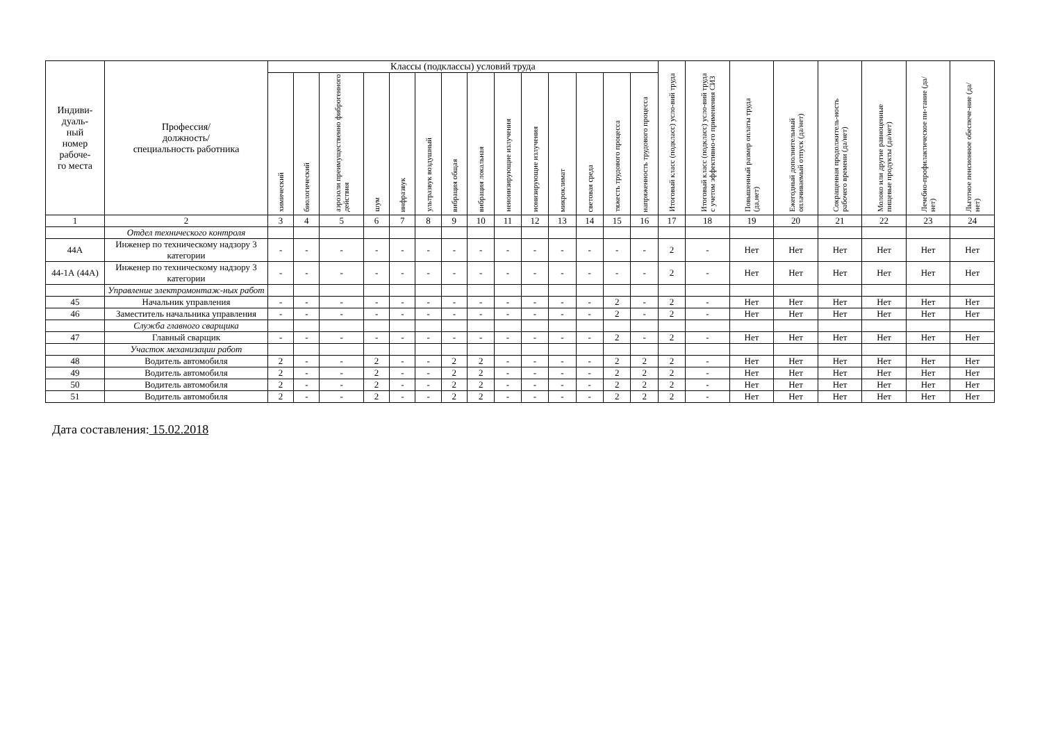| Индиви- дуаль- ный номер рабоче- го места | Профессия/ должность/ специальность работника | Классы (подклассы) условий труда | | | | | | | | | | | | | | Итоговый класс (подкласс) усло-вий труда | Итоговый класс (подкласс) усло-вий труда с учетом эффективно-го применения СИЗ | Повышенный размер оплаты труда (да,нет) | Ежегодный дополнительный оплачиваемый отпуск (да/нет) | Сокращенная продолжитель-ность рабочего времени (да/нет) | Молоко или другие равноценные пищевые продукты (да/нет) | Лечебно-профилактическое пи-тание (да/нет) | Льготное пенсионное обеспече-ние (да/нет) |
| --- | --- | --- | --- | --- | --- | --- | --- | --- | --- | --- | --- | --- | --- | --- | --- | --- | --- | --- | --- | --- | --- | --- | --- |
| | | химический | биологический | аэрозоли преимущественно фиброгенного действия | шум | инфразвук | ультразвук воздушный | вибрация общая | вибрация локальная | неионизирующие излучения | ионизирующие излучения | микроклимат | световая среда | тяжесть трудового процесса | напряженность трудового процесса | | | | | | | | |
| 1 | 2 | 3 | 4 | 5 | 6 | 7 | 8 | 9 | 10 | 11 | 12 | 13 | 14 | 15 | 16 | 17 | 18 | 19 | 20 | 21 | 22 | 23 | 24 |
| | Отдел технического контроля | | | | | | | | | | | | | | | | | | | | | | |
| 44А | Инженер по техническому надзору 3 категории | - | - | - | - | - | - | - | - | - | - | - | - | - | - | 2 | - | Нет | Нет | Нет | Нет | Нет | Нет |
| 44-1А (44А) | Инженер по техническому надзору 3 категории | - | - | - | - | - | - | - | - | - | - | - | - | - | - | 2 | - | Нет | Нет | Нет | Нет | Нет | Нет |
| | Управление электромонтаж-ных работ | | | | | | | | | | | | | | | | | | | | | | |
| 45 | Начальник управления | - | - | - | - | - | - | - | - | - | - | - | - | 2 | - | 2 | - | Нет | Нет | Нет | Нет | Нет | Нет |
| 46 | Заместитель начальника управления | - | - | - | - | - | - | - | - | - | - | - | - | 2 | - | 2 | - | Нет | Нет | Нет | Нет | Нет | Нет |
| | Служба главного сварщика | | | | | | | | | | | | | | | | | | | | | | |
| 47 | Главный сварщик | - | - | - | - | - | - | - | - | - | - | - | - | 2 | - | 2 | - | Нет | Нет | Нет | Нет | Нет | Нет |
| | Участок механизации работ | | | | | | | | | | | | | | | | | | | | | | |
| 48 | Водитель автомобиля | 2 | - | - | 2 | - | - | 2 | 2 | - | - | - | - | 2 | 2 | 2 | - | Нет | Нет | Нет | Нет | Нет | Нет |
| 49 | Водитель автомобиля | 2 | - | - | 2 | - | - | 2 | 2 | - | - | - | - | 2 | 2 | 2 | - | Нет | Нет | Нет | Нет | Нет | Нет |
| 50 | Водитель автомобиля | 2 | - | - | 2 | - | - | 2 | 2 | - | - | - | - | 2 | 2 | 2 | - | Нет | Нет | Нет | Нет | Нет | Нет |
| 51 | Водитель автомобиля | 2 | - | - | 2 | - | - | 2 | 2 | - | - | - | - | 2 | 2 | 2 | - | Нет | Нет | Нет | Нет | Нет | Нет |
Дата составления: 15.02.2018